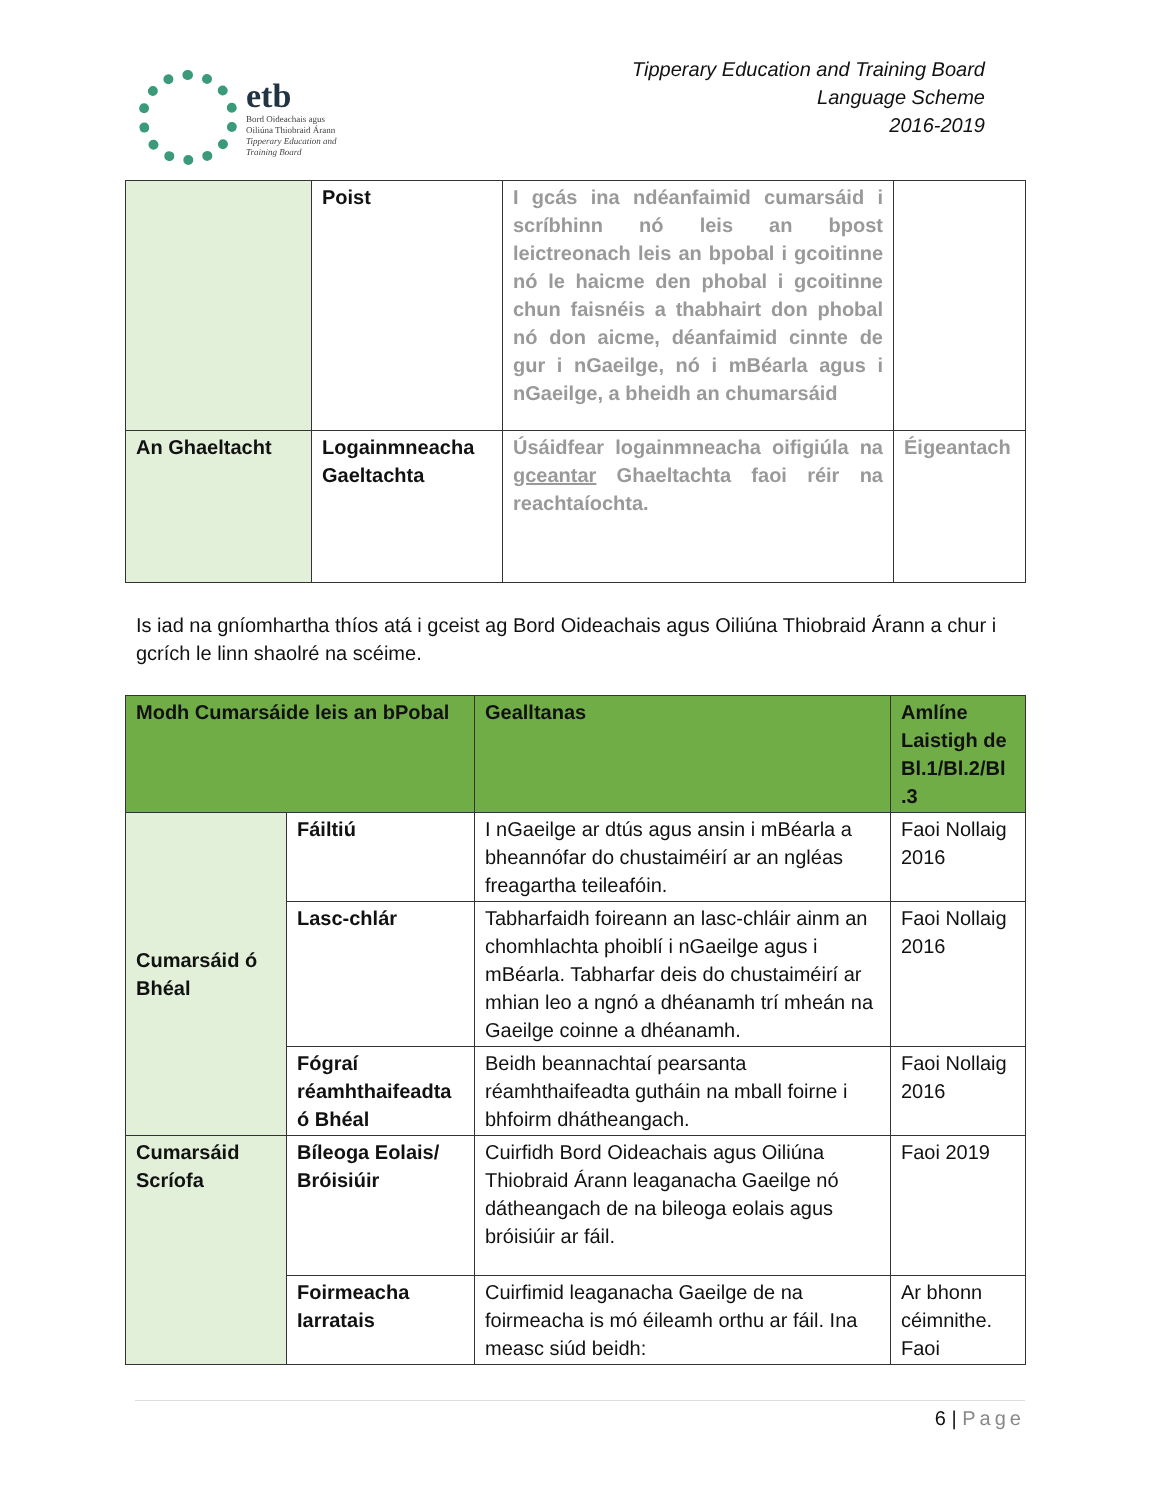etb
Bord Oideachais agus
Oiliúna Thiobraid Árann
Tipperary Education and
Training Board
Tipperary Education and Training Board
Language Scheme
2016-2019
| | Poist | I gcás ina ndéanfaimid cumarsáid i scríbhinn nó leis an bpost leictreonach leis an bpobal i gcoitinne nó le haicme den phobal i gcoitinne chun faisnéis a thabhairt don phobal nó don aicme, déanfaimid cinnte de gur i nGaeilge, nó i mBéarla agus i nGaeilge, a bheidh an chumarsáid | |
| An Ghaeltacht | Logainmneacha Gaeltachta | Úsáidfear logainmneacha oifigiúla na gceantar Ghaeltachta faoi réir na reachtaíochta. | Éigeantach |
Is iad na gníomhartha thíos atá i gceist ag Bord Oideachais agus Oiliúna Thiobraid Árann a chur i gcrích le linn shaolré na scéime.
| Modh Cumarsáide leis an bPobal | | Gealltanas | Amlíne Laistigh de Bl.1/Bl.2/Bl .3 |
| --- | --- | --- | --- |
| Cumarsáid ó Bhéal | Fáiltiú | I nGaeilge ar dtús agus ansin i mBéarla a bheannófar do chustaiméirí ar an ngléas freagartha teileafóin. | Faoi Nollaig 2016 |
| | Lasc-chlár | Tabharfaidh foireann an lasc-chláir ainm an chomhlachta phoiblí i nGaeilge agus i mBéarla. Tabharfar deis do chustaiméirí ar mhian leo a ngnó a dhéanamh trí mheán na Gaeilge coinne a dhéanamh. | Faoi Nollaig 2016 |
| | Fógraí réamhthaifeadta ó Bhéal | Beidh beannachtaí pearsanta réamhthaifeadta gutháin na mball foirne i bhfoirm dhátheangach. | Faoi Nollaig 2016 |
| Cumarsáid Scríofa | Bíleoga Eolais/ Bróisiúir | Cuirfidh Bord Oideachais agus Oiliúna Thiobraid Árann leaganacha Gaeilge nó dátheangach de na bileoga eolais agus bróisiúir ar fáil. | Faoi 2019 |
| | Foirmeacha Iarratais | Cuirfimid leaganacha Gaeilge de na foirmeacha is mó éileamh orthu ar fáil. Ina measc siúd beidh: | Ar bhonn céimnithe. Faoi |
6 | Page